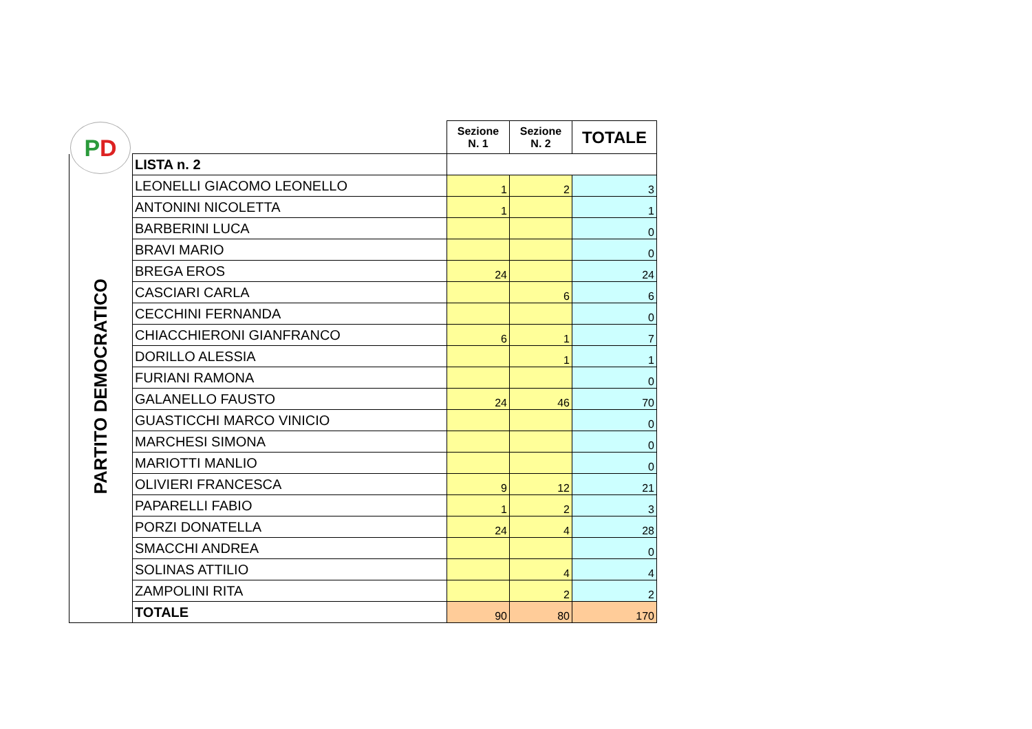P D
| | | Sezione N. 1 | Sezione N. 2 | TOTALE |
| PARTITO DEMOCRATICO | LISTA n. 2 | | | |
| | LEONELLI GIACOMO LEONELLO | 1 | 2 | 3 |
| | ANTONINI NICOLETTA | 1 | | 1 |
| | BARBERINI LUCA | | | 0 |
| | BRAVI MARIO | | | 0 |
| | BREGA EROS | 24 | | 24 |
| | CASCIARI CARLA | | 6 | 6 |
| | CECCHINI FERNANDA | | | 0 |
| | CHIACCHIERONI GIANFRANCO | 6 | 1 | 7 |
| | DORILLO ALESSIA | | 1 | 1 |
| | FURIANI RAMONA | | | 0 |
| | GALANELLO FAUSTO | 24 | 46 | 70 |
| | GUASTICCHI MARCO VINICIO | | | 0 |
| | MARCHESI SIMONA | | | 0 |
| | MARIOTTI MANLIO | | | 0 |
| | OLIVIERI FRANCESCA | 9 | 12 | 21 |
| | PAPARELLI FABIO | 1 | 2 | 3 |
| | PORZI DONATELLA | 24 | 4 | 28 |
| | SMACCHI ANDREA | | | 0 |
| | SOLINAS ATTILIO | | 4 | 4 |
| | ZAMPOLINI RITA | | 2 | 2 |
| | TOTALE | 90 | 80 | 170 |